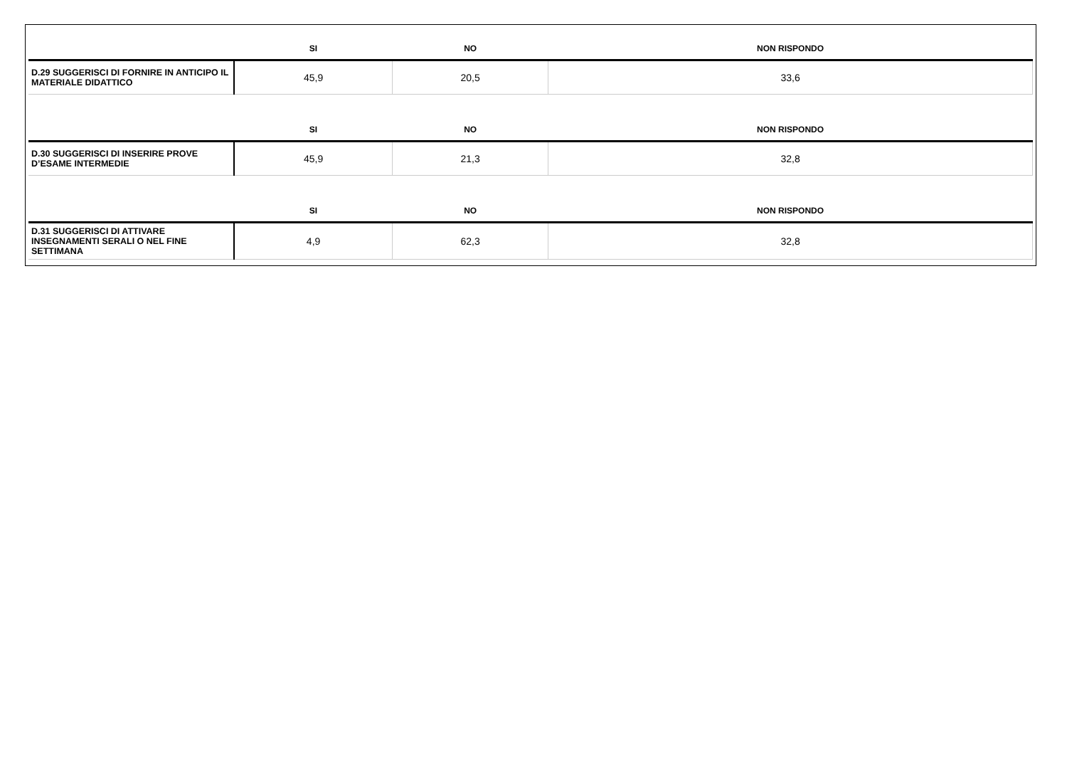| | SI | NO | NON RISPONDO |
| --- | --- | --- | --- |
| D.29 SUGGERISCI DI FORNIRE IN ANTICIPO IL MATERIALE DIDATTICO | 45,9 | 20,5 | 33,6 |
| | SI | NO | NON RISPONDO |
| D.30 SUGGERISCI DI INSERIRE PROVE D’ESAME INTERMEDIE | 45,9 | 21,3 | 32,8 |
| | SI | NO | NON RISPONDO |
| D.31 SUGGERISCI DI ATTIVARE INSEGNAMENTI SERALI O NEL FINE SETTIMANA | 4,9 | 62,3 | 32,8 |